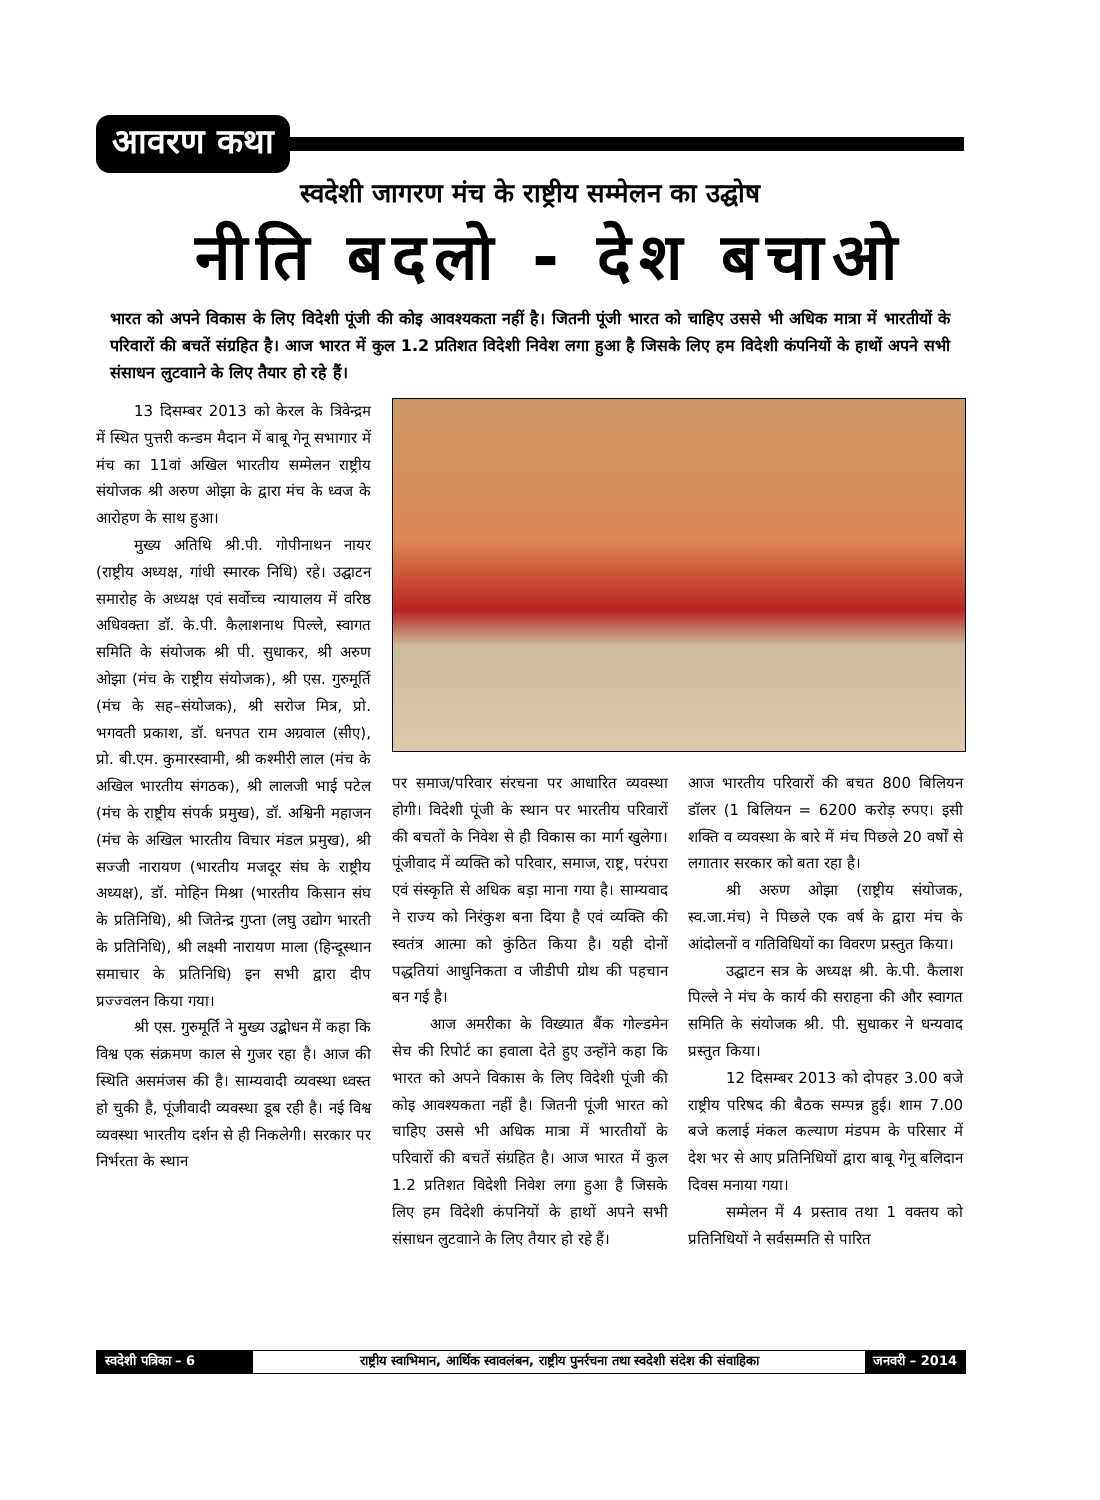आवरण कथा
स्वदेशी जागरण मंच के राष्ट्रीय सम्मेलन का उद्घोष
नीति बदलो - देश बचाओ
भारत को अपने विकास के लिए विदेशी पूंजी की कोइ आवश्यकता नहीं है। जितनी पूंजी भारत को चाहिए उससे भी अधिक मात्रा में भारतीयों के परिवारों की बचतें संग्रहित है। आज भारत में कुल 1.2 प्रतिशत विदेशी निवेश लगा हुआ है जिसके लिए हम विदेशी कंपनियों के हाथों अपने सभी संसाधन लुटवााने के लिए तैयार हो रहे हैं।
13 दिसम्बर 2013 को केरल के त्रिवेन्द्रम में स्थित पुत्तरी कन्डम मैदान में बाबू गेनू सभागार में मंच का 11वां अखिल भारतीय सम्मेलन राष्ट्रीय संयोजक श्री अरुण ओझा के द्वारा मंच के ध्वज के आरोहण के साथ हुआ।
मुख्य अतिथि श्री.पी. गोपीनाथन नायर (राष्ट्रीय अध्यक्ष, गांधी स्मारक निधि) रहे। उद्घाटन समारोह के अध्यक्ष एवं सर्वोच्च न्यायालय में वरिष्ठ अधिवक्ता डॉ. के.पी. कैलाशनाथ पिल्ले, स्वागत समिति के संयोजक श्री पी. सुधाकर, श्री अरुण ओझा (मंच के राष्ट्रीय संयोजक), श्री एस. गुरुमूर्ति (मंच के सह–संयोजक), श्री सरोज मित्र, प्रो. भगवती प्रकाश, डॉ. धनपत राम अग्रवाल (सीए), प्रो. बी.एम. कुमारस्वामी, श्री कश्मीरी लाल (मंच के अखिल भारतीय संगठक), श्री लालजी भाई पटेल (मंच के राष्ट्रीय संपर्क प्रमुख), डॉ. अश्विनी महाजन (मंच के अखिल भारतीय विचार मंडल प्रमुख), श्री सज्जी नारायण (भारतीय मजदूर संघ के राष्ट्रीय अध्यक्ष), डॉ. मोहिन मिश्रा (भारतीय किसान संघ के प्रतिनिधि), श्री जितेन्द्र गुप्ता (लघु उद्योग भारती के प्रतिनिधि), श्री लक्ष्मी नारायण माला (हिन्दूस्थान समाचार के प्रतिनिधि) इन सभी द्वारा दीप प्रज्ज्वलन किया गया।
श्री एस. गुरुमूर्ति ने मुख्य उद्बोधन में कहा कि विश्व एक संक्रमण काल से गुजर रहा है। आज की स्थिति असमंजस की है। साम्यवादी व्यवस्था ध्वस्त हो चुकी है, पूंजीवादी व्यवस्था डूब रही है। नई विश्व व्यवस्था भारतीय दर्शन से ही निकलेगी। सरकार पर निर्भरता के स्थान
पर समाज/परिवार संरचना पर आधारित व्यवस्था होगी। विदेशी पूंजी के स्थान पर भारतीय परिवारों की बचतों के निवेश से ही विकास का मार्ग खुलेगा। पूंजीवाद में व्यक्ति को परिवार, समाज, राष्ट्र, परंपरा एवं संस्कृति से अधिक बड़ा माना गया है। साम्यवाद ने राज्य को निरंकुश बना दिया है एवं व्यक्ति की स्वतंत्र आत्मा को कुंठित किया है। यही दोनों पद्धतियां आधुनिकता व जीडीपी ग्रोथ की पहचान बन गई है।
आज अमरीका के विख्यात बैंक गोल्डमेन सेच की रिपोर्ट का हवाला देते हुए उन्होंने कहा कि भारत को अपने विकास के लिए विदेशी पूंजी की कोइ आवश्यकता नहीं है। जितनी पूंजी भारत को चाहिए उससे भी अधिक मात्रा में भारतीयों के परिवारों की बचतें संग्रहित है। आज भारत में कुल 1.2 प्रतिशत विदेशी निवेश लगा हुआ है जिसके लिए हम विदेशी कंपनियों के हाथों अपने सभी संसाधन लुटवााने के लिए तैयार हो रहे हैं।
आज भारतीय परिवारों की बचत 800 बिलियन डॉलर (1 बिलियन = 6200 करोड़ रुपए। इसी शक्ति व व्यवस्था के बारे में मंच पिछले 20 वर्षों से लगातार सरकार को बता रहा है।
श्री अरुण ओझा (राष्ट्रीय संयोजक, स्व.जा.मंच) ने पिछले एक वर्ष के द्वारा मंच के आंदोलनों व गतिविधियों का विवरण प्रस्तुत किया।
उद्घाटन सत्र के अध्यक्ष श्री. के.पी. कैलाश पिल्ले ने मंच के कार्य की सराहना की और स्वागत समिति के संयोजक श्री. पी. सुधाकर ने धन्यवाद प्रस्तुत किया।
12 दिसम्बर 2013 को दोपहर 3.00 बजे राष्ट्रीय परिषद की बैठक सम्पन्न हुई। शाम 7.00 बजे कलाई मंकल कल्याण मंडपम के परिसार में देश भर से आए प्रतिनिधियों द्वारा बाबू गेनू बलिदान दिवस मनाया गया।
सम्मेलन में 4 प्रस्ताव तथा 1 वक्तय को प्रतिनिधियों ने सर्वसम्मति से पारित
स्वदेशी पत्रिका – 6
राष्ट्रीय स्वाभिमान, आर्थिक स्वावलंबन, राष्ट्रीय पुनर्रचना तथा स्वदेशी संदेश की संवाहिका
जनवरी – 2014